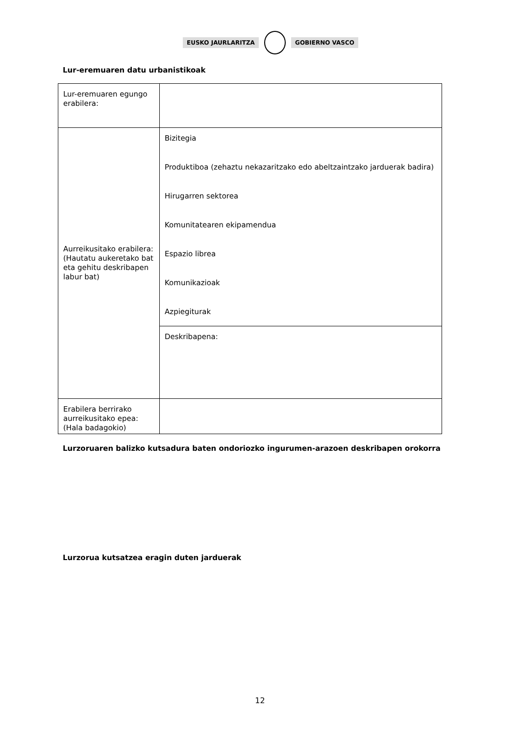EUSKO JAURLARITZA GOBIERNO VASCO
Lur-eremuaren datu urbanistikoak
| Lur-eremuaren egungo erabilera: | |
| Aurreikusitako erabilera: (Hautatu aukeretako bat eta gehitu deskribapen labur bat) | Bizitegia Produktiboa (zehaztu nekazaritzako edo abeltzaintzako jarduerak badira) Hirugarren sektorea Komunitatearen ekipamendua Espazio librea Komunikazioak Azpiegiturak |
| | Deskribapena: |
| Erabilera berrirako aurreikusitako epea: (Hala badagokio) | |
Lurzoruaren balizko kutsadura baten ondoriozko ingurumen-arazoen deskribapen orokorra
Lurzorua kutsatzea eragin duten jarduerak
12